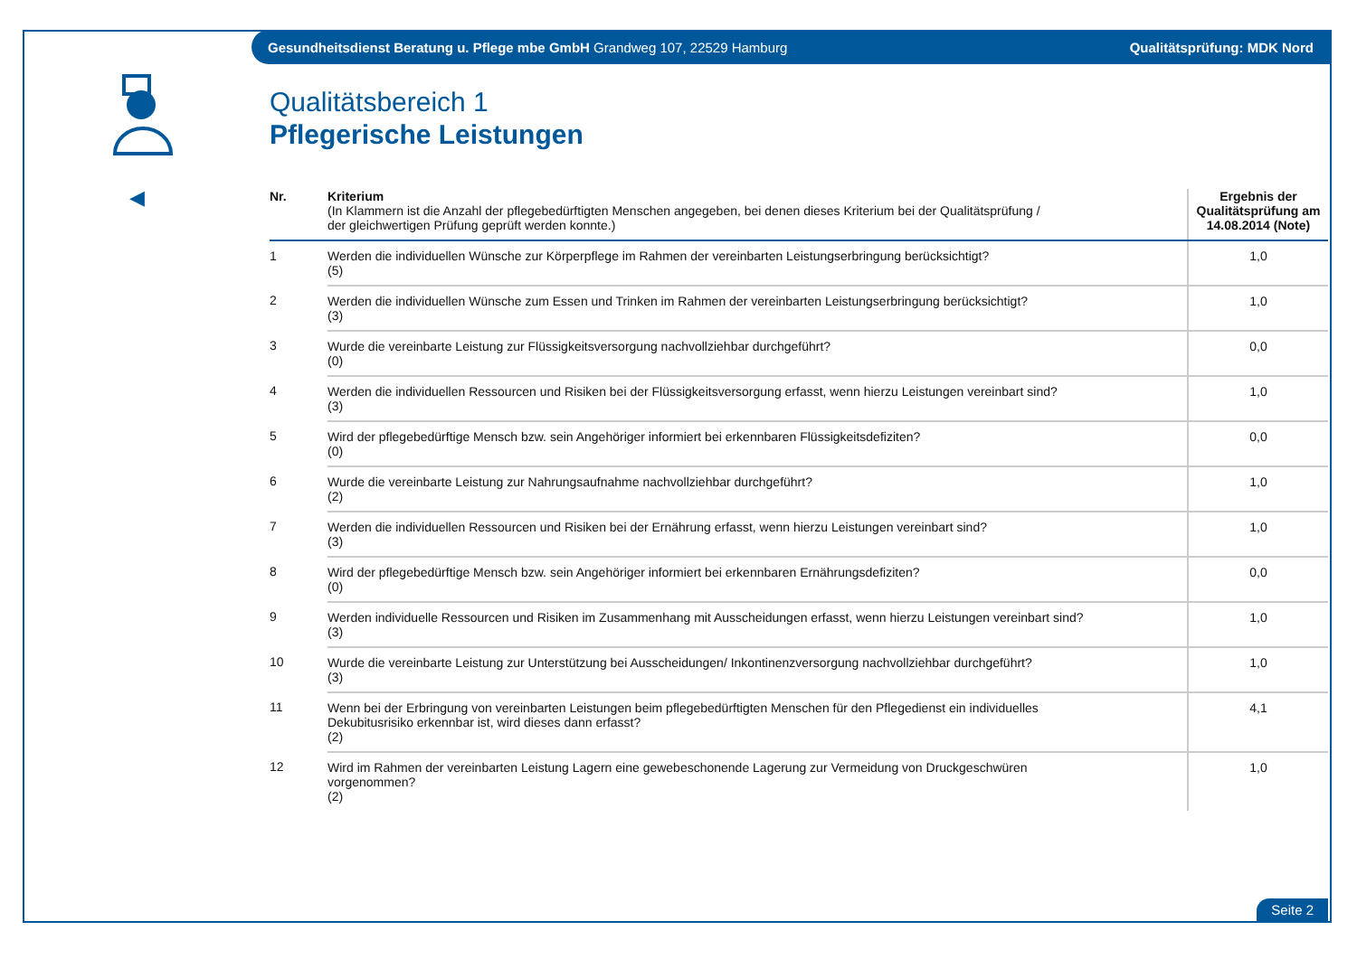Gesundheitsdienst Beratung u. Pflege mbe GmbH Grandweg 107, 22529 Hamburg
Qualitätsprüfung: MDK Nord
◀
Qualitätsbereich 1
Pflegerische Leistungen
| Nr. | Kriterium (In Klammern ist die Anzahl der pflegebedürftigten Menschen angegeben, bei denen dieses Kriterium bei der Qualitätsprüfung / der gleichwertigen Prüfung geprüft werden konnte.) | Ergebnis der Qualitätsprüfung am 14.08.2014 (Note) |
| --- | --- | --- |
| 1 | Werden die individuellen Wünsche zur Körperpflege im Rahmen der vereinbarten Leistungserbringung berücksichtigt? (5) | 1,0 |
| 2 | Werden die individuellen Wünsche zum Essen und Trinken im Rahmen der vereinbarten Leistungserbringung berücksichtigt? (3) | 1,0 |
| 3 | Wurde die vereinbarte Leistung zur Flüssigkeitsversorgung nachvollziehbar durchgeführt? (0) | 0,0 |
| 4 | Werden die individuellen Ressourcen und Risiken bei der Flüssigkeitsversorgung erfasst, wenn hierzu Leistungen vereinbart sind? (3) | 1,0 |
| 5 | Wird der pflegebedürftige Mensch bzw. sein Angehöriger informiert bei erkennbaren Flüssigkeitsdefiziten? (0) | 0,0 |
| 6 | Wurde die vereinbarte Leistung zur Nahrungsaufnahme nachvollziehbar durchgeführt? (2) | 1,0 |
| 7 | Werden die individuellen Ressourcen und Risiken bei der Ernährung erfasst, wenn hierzu Leistungen vereinbart sind? (3) | 1,0 |
| 8 | Wird der pflegebedürftige Mensch bzw. sein Angehöriger informiert bei erkennbaren Ernährungsdefiziten? (0) | 0,0 |
| 9 | Werden individuelle Ressourcen und Risiken im Zusammenhang mit Ausscheidungen erfasst, wenn hierzu Leistungen vereinbart sind? (3) | 1,0 |
| 10 | Wurde die vereinbarte Leistung zur Unterstützung bei Ausscheidungen/ Inkontinenzversorgung nachvollziehbar durchgeführt? (3) | 1,0 |
| 11 | Wenn bei der Erbringung von vereinbarten Leistungen beim pflegebedürftigten Menschen für den Pflegedienst ein individuelles Dekubitusrisiko erkennbar ist, wird dieses dann erfasst? (2) | 4,1 |
| 12 | Wird im Rahmen der vereinbarten Leistung Lagern eine gewebeschonende Lagerung zur Vermeidung von Druckgeschwüren vorgenommen? (2) | 1,0 |
Seite 2